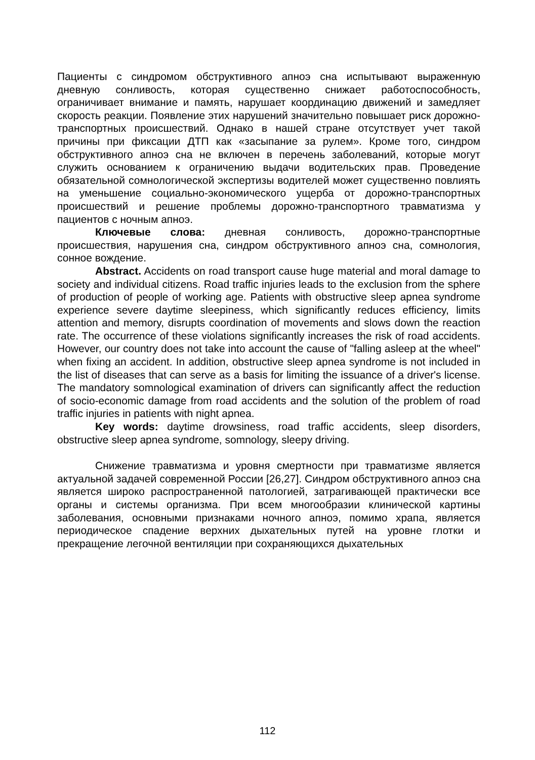Пациенты с синдромом обструктивного апноэ сна испытывают выраженную дневную сонливость, которая существенно снижает работоспособность, ограничивает внимание и память, нарушает координацию движений и замедляет скорость реакции. Появление этих нарушений значительно повышает риск дорожно-транспортных происшествий. Однако в нашей стране отсутствует учет такой причины при фиксации ДТП как «засыпание за рулем». Кроме того, синдром обструктивного апноэ сна не включен в перечень заболеваний, которые могут служить основанием к ограничению выдачи водительских прав. Проведение обязательной сомнологической экспертизы водителей может существенно повлиять на уменьшение социально-экономического ущерба от дорожно-транспортных происшествий и решение проблемы дорожно-транспортного травматизма у пациентов с ночным апноэ.
Ключевые слова: дневная сонливость, дорожно-транспортные происшествия, нарушения сна, синдром обструктивного апноэ сна, сомнология, сонное вождение.
Abstract. Accidents on road transport cause huge material and moral damage to society and individual citizens. Road traffic injuries leads to the exclusion from the sphere of production of people of working age. Patients with obstructive sleep apnea syndrome experience severe daytime sleepiness, which significantly reduces efficiency, limits attention and memory, disrupts coordination of movements and slows down the reaction rate. The occurrence of these violations significantly increases the risk of road accidents. However, our country does not take into account the cause of "falling asleep at the wheel" when fixing an accident. In addition, obstructive sleep apnea syndrome is not included in the list of diseases that can serve as a basis for limiting the issuance of a driver's license. The mandatory somnological examination of drivers can significantly affect the reduction of socio-economic damage from road accidents and the solution of the problem of road traffic injuries in patients with night apnea.
Key words: daytime drowsiness, road traffic accidents, sleep disorders, obstructive sleep apnea syndrome, somnology, sleepy driving.
Снижение травматизма и уровня смертности при травматизме является актуальной задачей современной России [26,27]. Синдром обструктивного апноэ сна является широко распространенной патологией, затрагивающей практически все органы и системы организма. При всем многообразии клинической картины заболевания, основными признаками ночного апноэ, помимо храпа, является периодическое спадение верхних дыхательных путей на уровне глотки и прекращение легочной вентиляции при сохраняющихся дыхательных
112